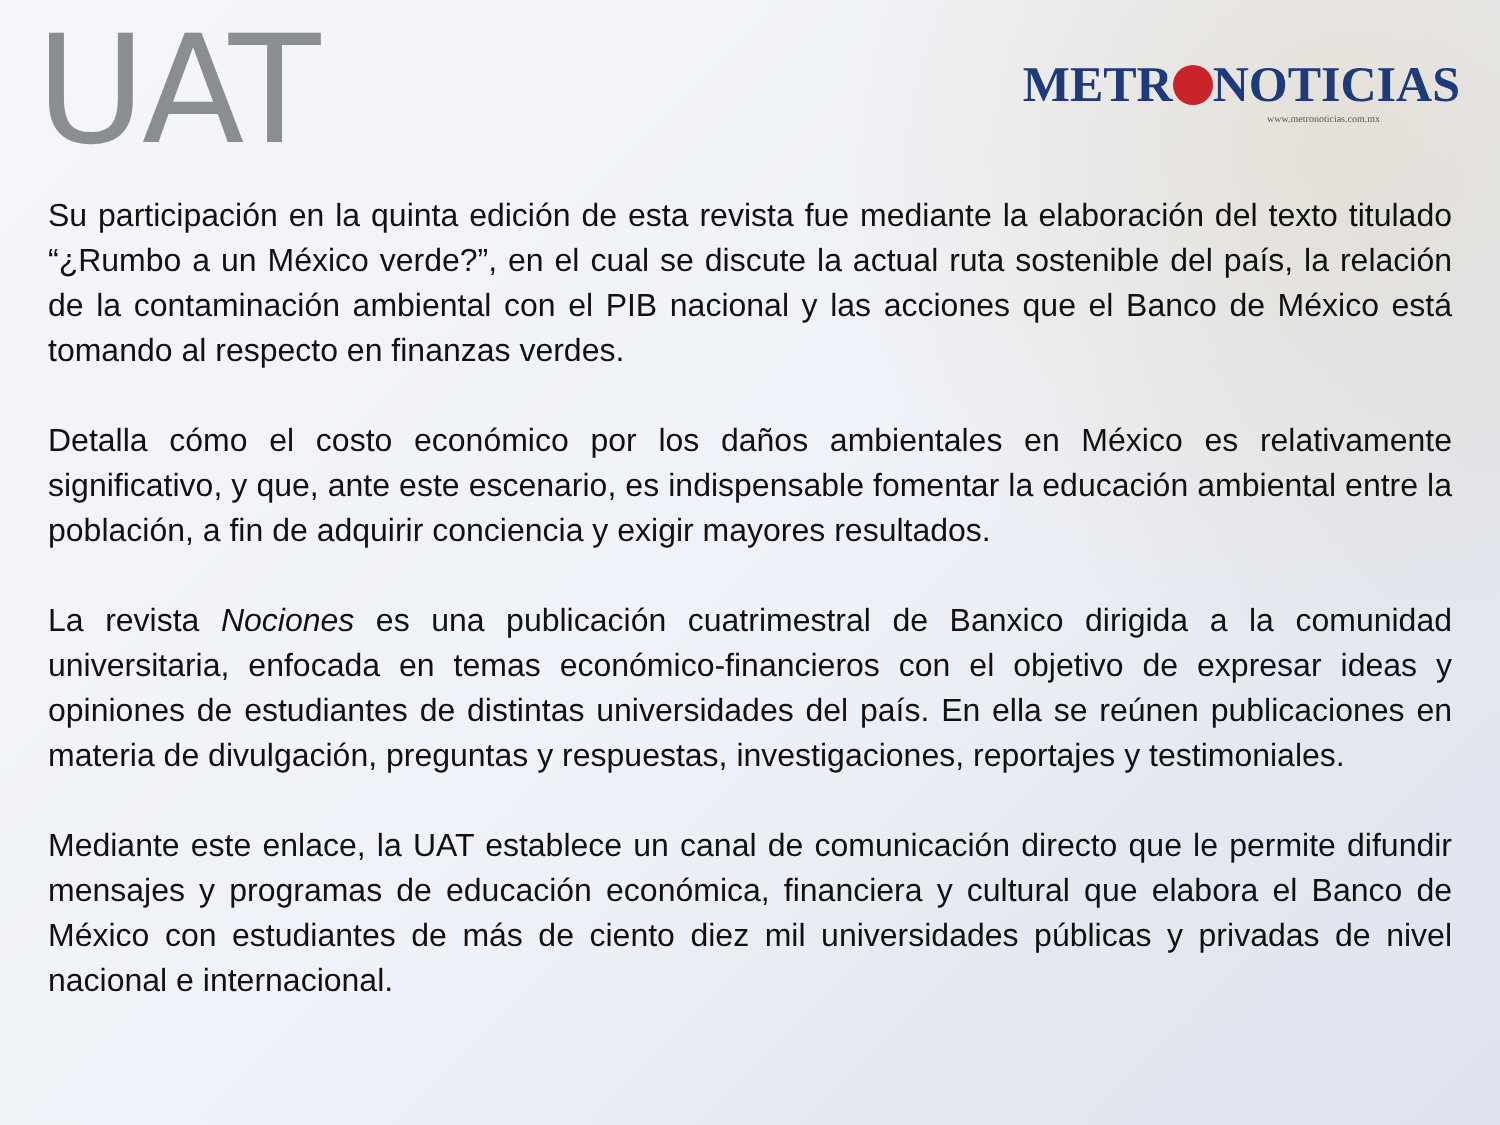UAT
METR NOTICIAS
www.metronoticias.com.mx
Su participación en la quinta edición de esta revista fue mediante la elaboración del texto titulado “¿Rumbo a un México verde?”, en el cual se discute la actual ruta sostenible del país, la relación de la contaminación ambiental con el PIB nacional y las acciones que el Banco de México está tomando al respecto en finanzas verdes.
Detalla cómo el costo económico por los daños ambientales en México es relativamente significativo, y que, ante este escenario, es indispensable fomentar la educación ambiental entre la población, a fin de adquirir conciencia y exigir mayores resultados.
La revista Nociones es una publicación cuatrimestral de Banxico dirigida a la comunidad universitaria, enfocada en temas económico-financieros con el objetivo de expresar ideas y opiniones de estudiantes de distintas universidades del país. En ella se reúnen publicaciones en materia de divulgación, preguntas y respuestas, investigaciones, reportajes y testimoniales.
Mediante este enlace, la UAT establece un canal de comunicación directo que le permite difundir mensajes y programas de educación económica, financiera y cultural que elabora el Banco de México con estudiantes de más de ciento diez mil universidades públicas y privadas de nivel nacional e internacional.